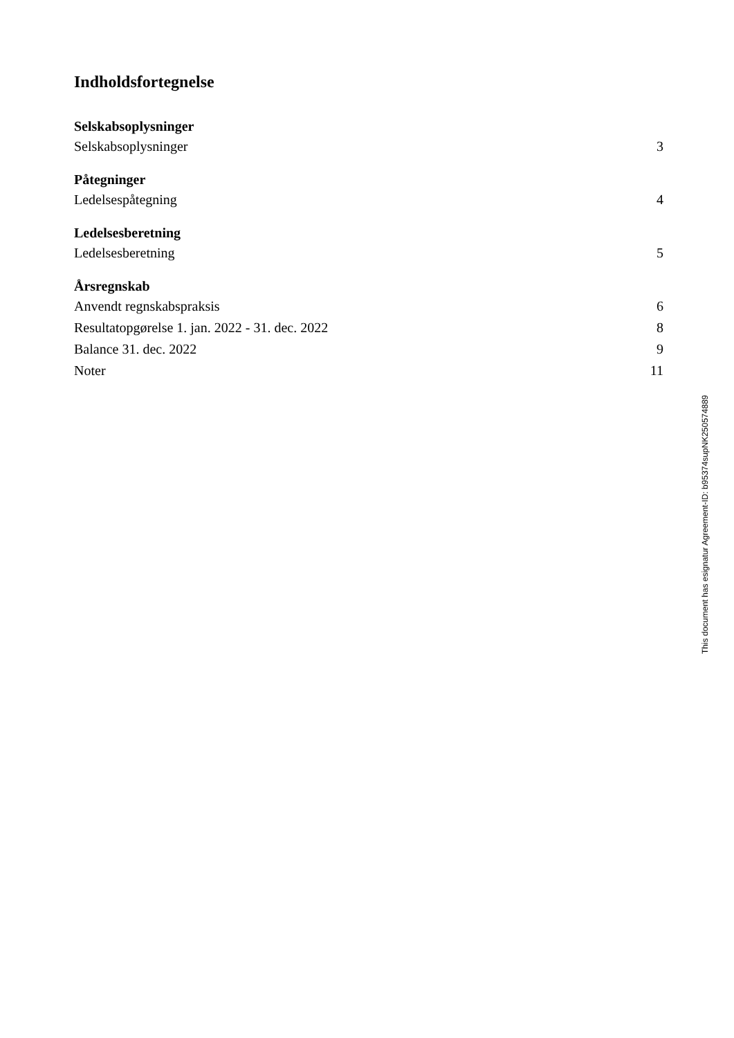Indholdsfortegnelse
Selskabsoplysninger
Selskabsoplysninger 3
Påtegninger
Ledelsespåtegning 4
Ledelsesberetning
Ledelsesberetning 5
Årsregnskab
Anvendt regnskabspraksis 6
Resultatopgørelse 1. jan. 2022 - 31. dec. 2022 8
Balance 31. dec. 2022 9
Noter 11
This document has esignatur Agreement-ID: b95374supNK250574889